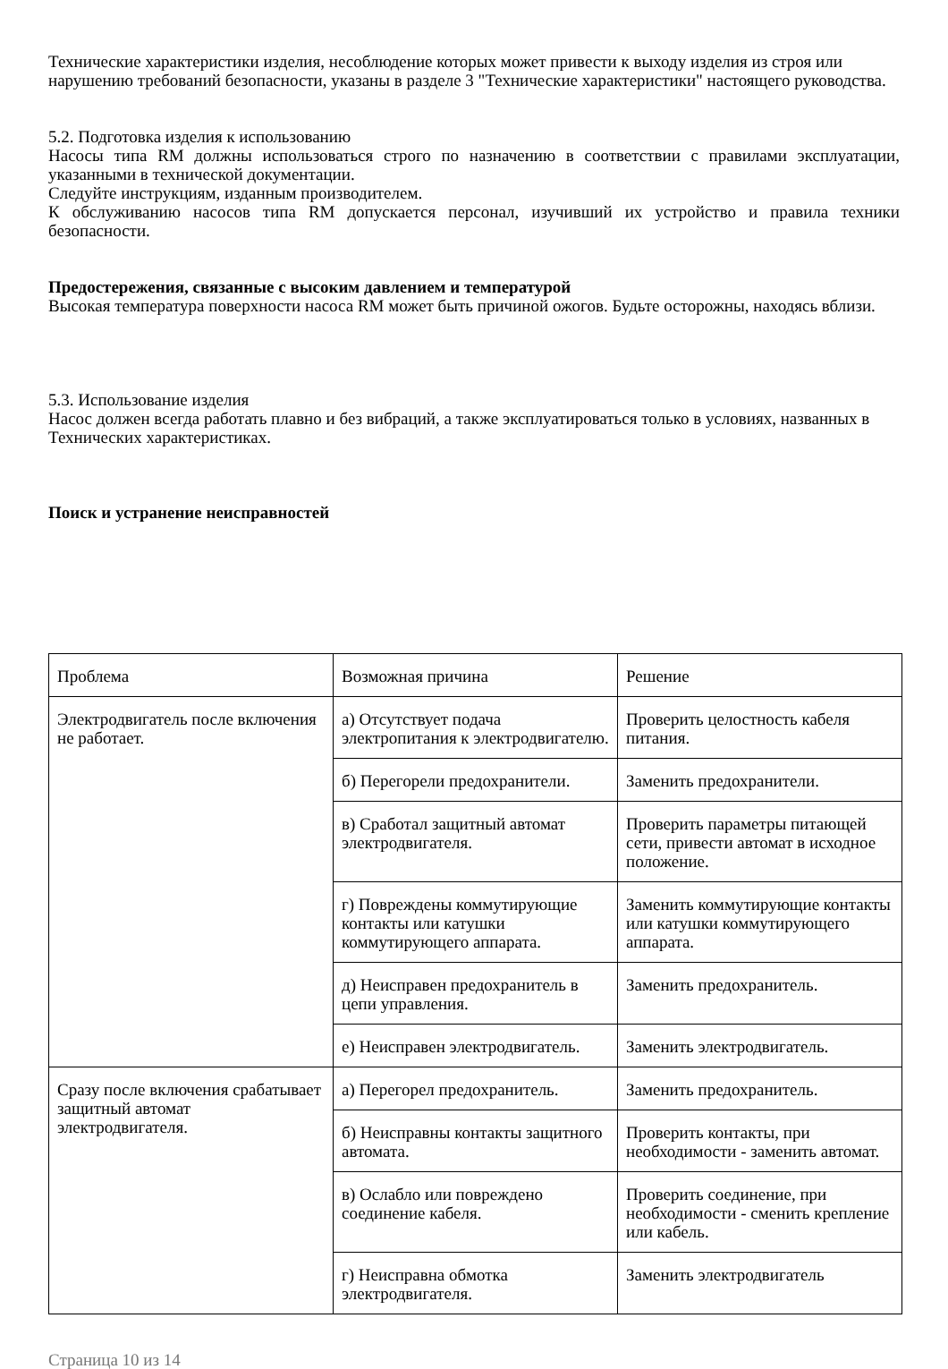Технические характеристики изделия, несоблюдение которых может привести к выходу изделия из строя или нарушению требований безопасности, указаны в разделе 3 "Технические характеристики" настоящего руководства.
5.2. Подготовка изделия к использованию
Насосы типа RM должны использоваться строго по назначению в соответствии с правилами эксплуатации, указанными в технической документации.
Следуйте инструкциям, изданным производителем.
К обслуживанию насосов типа RM допускается персонал, изучивший их устройство и правила техники безопасности.
Предостережения, связанные с высоким давлением и температурой
Высокая температура поверхности насоса RM может быть причиной ожогов. Будьте осторожны, находясь вблизи.
5.3. Использование изделия
Насос должен всегда работать плавно и без вибраций, а также эксплуатироваться только в условиях, названных в Технических характеристиках.
Поиск и устранение неисправностей
| Проблема | Возможная причина | Решение |
| Электродвигатель после включения не работает. | а) Отсутствует подача электропитания к электродвигателю. | Проверить целостность кабеля питания. |
| | б) Перегорели предохранители. | Заменить предохранители. |
| | в) Сработал защитный автомат электродвигателя. | Проверить параметры питающей сети, привести автомат в исходное положение. |
| | г) Повреждены коммутирующие контакты или катушки коммутирующего аппарата. | Заменить коммутирующие контакты или катушки коммутирующего аппарата. |
| | д) Неисправен предохранитель в цепи управления. | Заменить предохранитель. |
| | е) Неисправен электродвигатель. | Заменить электродвигатель. |
| Сразу после включения срабатывает защитный автомат электродвигателя. | а) Перегорел предохранитель. | Заменить предохранитель. |
| | б) Неисправны контакты защитного автомата. | Проверить контакты, при необходимости - заменить автомат. |
| | в) Ослабло или повреждено соединение кабеля. | Проверить соединение, при необходимости - сменить крепление или кабель. |
| | г) Неисправна обмотка электродвигателя. | Заменить электродвигатель |
Страница 10 из 14